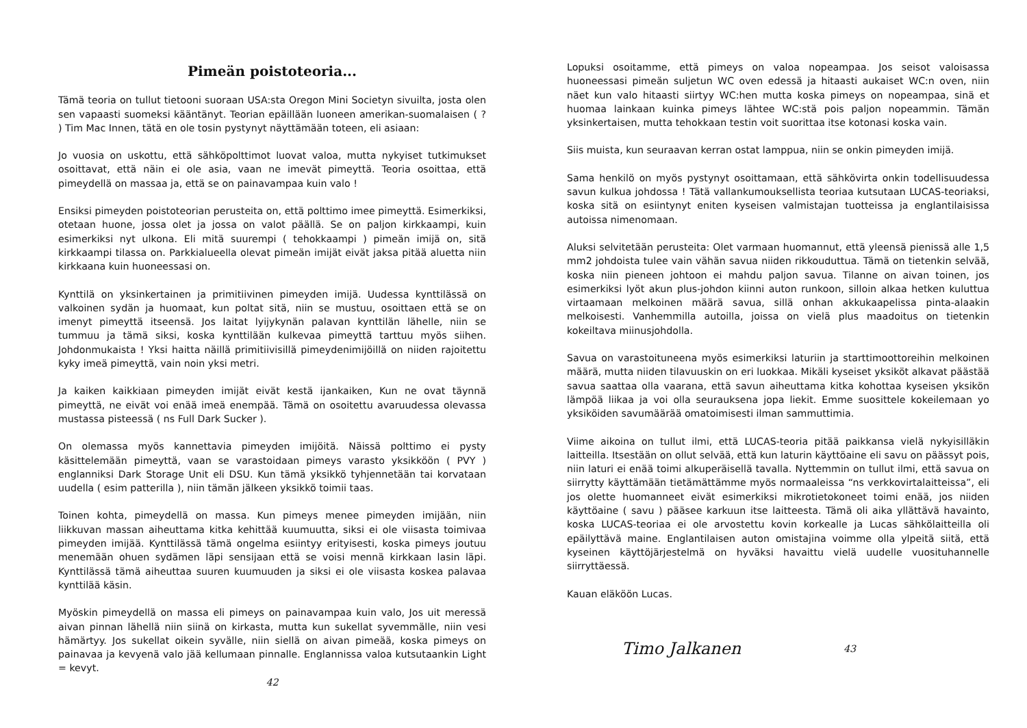Pimeän poistoteoria...
Tämä teoria on tullut tietooni suoraan USA:sta Oregon Mini Societyn sivuilta, josta olen sen vapaasti suomeksi kääntänyt. Teorian epäillään luoneen amerikan-suomalaisen ( ? ) Tim Mac Innen, tätä en ole tosin pystynyt näyttämään toteen, eli asiaan:
Jo vuosia on uskottu, että sähköpolttimot luovat valoa, mutta nykyiset tutkimukset osoittavat, että näin ei ole asia, vaan ne imevät pimeyttä. Teoria osoittaa, että pimeydellä on massaa ja, että se on painavampaa kuin valo !
Ensiksi pimeyden poistoteorian perusteita on, että polttimo imee pimeyttä. Esimerkiksi, otetaan huone, jossa olet ja jossa on valot päällä. Se on paljon kirkkaampi, kuin esimerkiksi nyt ulkona. Eli mitä suurempi ( tehokkaampi ) pimeän imijä on, sitä kirkkaampi tilassa on. Parkkialueella olevat pimeän imijät eivät jaksa pitää aluetta niin kirkkaana kuin huoneessasi on.
Kynttilä on yksinkertainen ja primitiivinen pimeyden imijä. Uudessa kynttilässä on valkoinen sydän ja huomaat, kun poltat sitä, niin se mustuu, osoittaen että se on imenyt pimeyttä itseensä. Jos laitat lyijykynän palavan kynttilän lähelle, niin se tummuu ja tämä siksi, koska kynttilään kulkevaa pimeyttä tarttuu myös siihen. Johdonmukaista ! Yksi haitta näillä primitiivisillä pimeydenimijöillä on niiden rajoitettu kyky imeä pimeyttä, vain noin yksi metri.
Ja kaiken kaikkiaan pimeyden imijät eivät kestä ijankaiken, Kun ne ovat täynnä pimeyttä, ne eivät voi enää imeä enempää. Tämä on osoitettu avaruudessa olevassa mustassa pisteessä ( ns Full Dark Sucker ).
On olemassa myös kannettavia pimeyden imijöitä. Näissä polttimo ei pysty käsittelemään pimeyttä, vaan se varastoidaan pimeys varasto yksikköön ( PVY ) englanniksi Dark Storage Unit eli DSU. Kun tämä yksikkö tyhjennetään tai korvataan uudella ( esim patterilla ), niin tämän jälkeen yksikkö toimii taas.
Toinen kohta, pimeydellä on massa. Kun pimeys menee pimeyden imijään, niin liikkuvan massan aiheuttama kitka kehittää kuumuutta, siksi ei ole viisasta toimivaa pimeyden imijää. Kynttilässä tämä ongelma esiintyy erityisesti, koska pimeys joutuu menemään ohuen sydämen läpi sensijaan että se voisi mennä kirkkaan lasin läpi. Kynttilässä tämä aiheuttaa suuren kuumuuden ja siksi ei ole viisasta koskea palavaa kynttilää käsin.
Myöskin pimeydellä on massa eli pimeys on painavampaa kuin valo, Jos uit meressä aivan pinnan lähellä niin siinä on kirkasta, mutta kun sukellat syvemmälle, niin vesi hämärtyy. Jos sukellat oikein syvälle, niin siellä on aivan pimeää, koska pimeys on painavaa ja kevyenä valo jää kellumaan pinnalle. Englannissa valoa kutsutaankin Light = kevyt.
42
Lopuksi osoitamme, että pimeys on valoa nopeampaa. Jos seisot valoisassa huoneessasi pimeän suljetun WC oven edessä ja hitaasti aukaiset WC:n oven, niin näet kun valo hitaasti siirtyy WC:hen mutta koska pimeys on nopeampaa, sinä et huomaa lainkaan kuinka pimeys lähtee WC:stä pois paljon nopeammin. Tämän yksinkertaisen, mutta tehokkaan testin voit suorittaa itse kotonasi koska vain.
Siis muista, kun seuraavan kerran ostat lamppua, niin se onkin pimeyden imijä.
Sama henkilö on myös pystynyt osoittamaan, että sähkövirta onkin todellisuudessa savun kulkua johdossa ! Tätä vallankumouksellista teoriaa kutsutaan LUCAS-teoriaksi, koska sitä on esiintynyt eniten kyseisen valmistajan tuotteissa ja englantilaisissa autoissa nimenomaan.
Aluksi selvitetään perusteita: Olet varmaan huomannut, että yleensä pienissä alle 1,5 mm2 johdoista tulee vain vähän savua niiden rikkouduttua. Tämä on tietenkin selvää, koska niin pieneen johtoon ei mahdu paljon savua. Tilanne on aivan toinen, jos esimerkiksi lyöt akun plus-johdon kiinni auton runkoon, silloin alkaa hetken kuluttua virtaamaan melkoinen määrä savua, sillä onhan akkukaapelissa pinta-alaakin melkoisesti. Vanhemmilla autoilla, joissa on vielä plus maadoitus on tietenkin kokeiltava miinusjohdolla.
Savua on varastoituneena myös esimerkiksi laturiin ja starttimoottoreihin melkoinen määrä, mutta niiden tilavuuskin on eri luokkaa. Mikäli kyseiset yksiköt alkavat päästää savua saattaa olla vaarana, että savun aiheuttama kitka kohottaa kyseisen yksikön lämpöä liikaa ja voi olla seurauksena jopa liekit. Emme suosittele kokeilemaan yo yksiköiden savumäärää omatoimisesti ilman sammuttimia.
Viime aikoina on tullut ilmi, että LUCAS-teoria pitää paikkansa vielä nykyisilläkin laitteilla. Itsestään on ollut selvää, että kun laturin käyttöaine eli savu on päässyt pois, niin laturi ei enää toimi alkuperäisellä tavalla. Nyttemmin on tullut ilmi, että savua on siirrytty käyttämään tietämättämme myös normaaleissa “ns verkkovirtalaitteissa”, eli jos olette huomanneet eivät esimerkiksi mikrotietokoneet toimi enää, jos niiden käyttöaine ( savu ) pääsee karkuun itse laitteesta. Tämä oli aika yllättävä havainto, koska LUCAS-teoriaa ei ole arvostettu kovin korkealle ja Lucas sähkölaitteilla oli epäilyttävä maine. Englantilaisen auton omistajina voimme olla ylpeitä siitä, että kyseinen käyttöjärjestelmä on hyväksi havaittu vielä uudelle vuosituhannelle siirryttäessä.
Kauan eläköön Lucas.
Timo Jalkanen
43